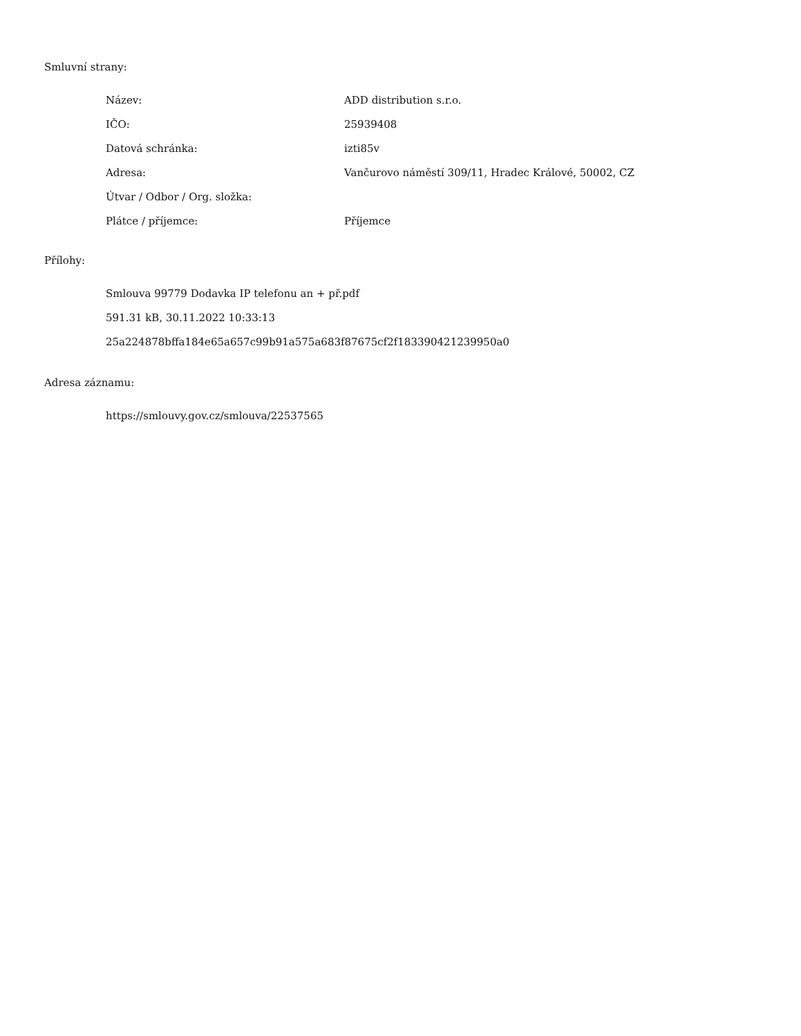Smluvní strany:
| Název: | ADD distribution s.r.o. |
| IČO: | 25939408 |
| Datová schránka: | izti85v |
| Adresa: | Vančurovo náměstí 309/11, Hradec Králové, 50002, CZ |
| Útvar / Odbor / Org. složka: | |
| Plátce / příjemce: | Příjemce |
Přílohy:
Smlouva 99779 Dodavka IP telefonu an + př.pdf
591.31 kB, 30.11.2022 10:33:13
25a224878bffa184e65a657c99b91a575a683f87675cf2f183390421239950a0
Adresa záznamu:
https://smlouvy.gov.cz/smlouva/22537565